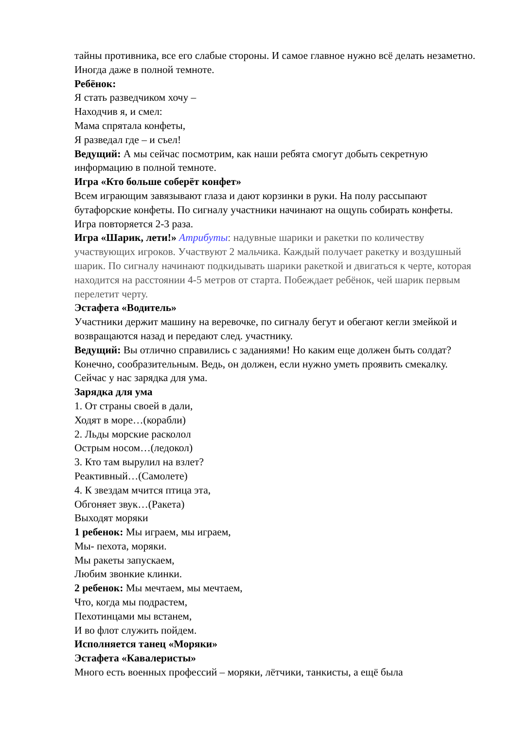тайны противника, все его слабые стороны. И самое главное нужно всё делать незаметно. Иногда даже в полной темноте.
Ребёнок:
Я стать разведчиком хочу –
Находчив я, и смел:
Мама спрятала конфеты,
Я разведал где – и съел!
Ведущий: А мы сейчас посмотрим, как наши ребята смогут добыть секретную информацию в полной темноте.
Игра «Кто больше соберёт конфет»
Всем играющим завязывают глаза и дают корзинки в руки. На полу рассыпают бутафорские конфеты. По сигналу участники начинают на ощупь собирать конфеты. Игра повторяется 2-3 раза.
Игра «Шарик, лети!» Атрибуты: надувные шарики и ракетки по количеству участвующих игроков. Участвуют 2 мальчика. Каждый получает ракетку и воздушный шарик. По сигналу начинают подкидывать шарики ракеткой и двигаться к черте, которая находится на расстоянии 4-5 метров от старта. Побеждает ребёнок, чей шарик первым перелетит черту.
Эстафета «Водитель»
Участники держит машину на веревочке, по сигналу бегут и обегают кегли змейкой и возвращаются назад и передают след. участнику.
Ведущий: Вы отлично справились с заданиями! Но каким еще должен быть солдат? Конечно, сообразительным. Ведь, он должен, если нужно уметь проявить смекалку. Сейчас у нас зарядка для ума.
Зарядка для ума
1. От страны своей в дали,
Ходят в море…(корабли)
2. Льды морские расколол
Острым носом…(ледокол)
3. Кто там вырулил на взлет?
Реактивный…(Самолете)
4. К звездам мчится птица эта,
Обгоняет звук…(Ракета)
Выходят моряки
1 ребенок: Мы играем, мы играем,
Мы- пехота, моряки.
Мы ракеты запускаем,
Любим звонкие клинки.
2 ребенок: Мы мечтаем, мы мечтаем,
Что, когда мы подрастем,
Пехотинцами мы встанем,
И во флот служить пойдем.
Исполняется танец «Моряки»
Эстафета «Кавалеристы»
Много есть военных профессий – моряки, лётчики, танкисты, а ещё была